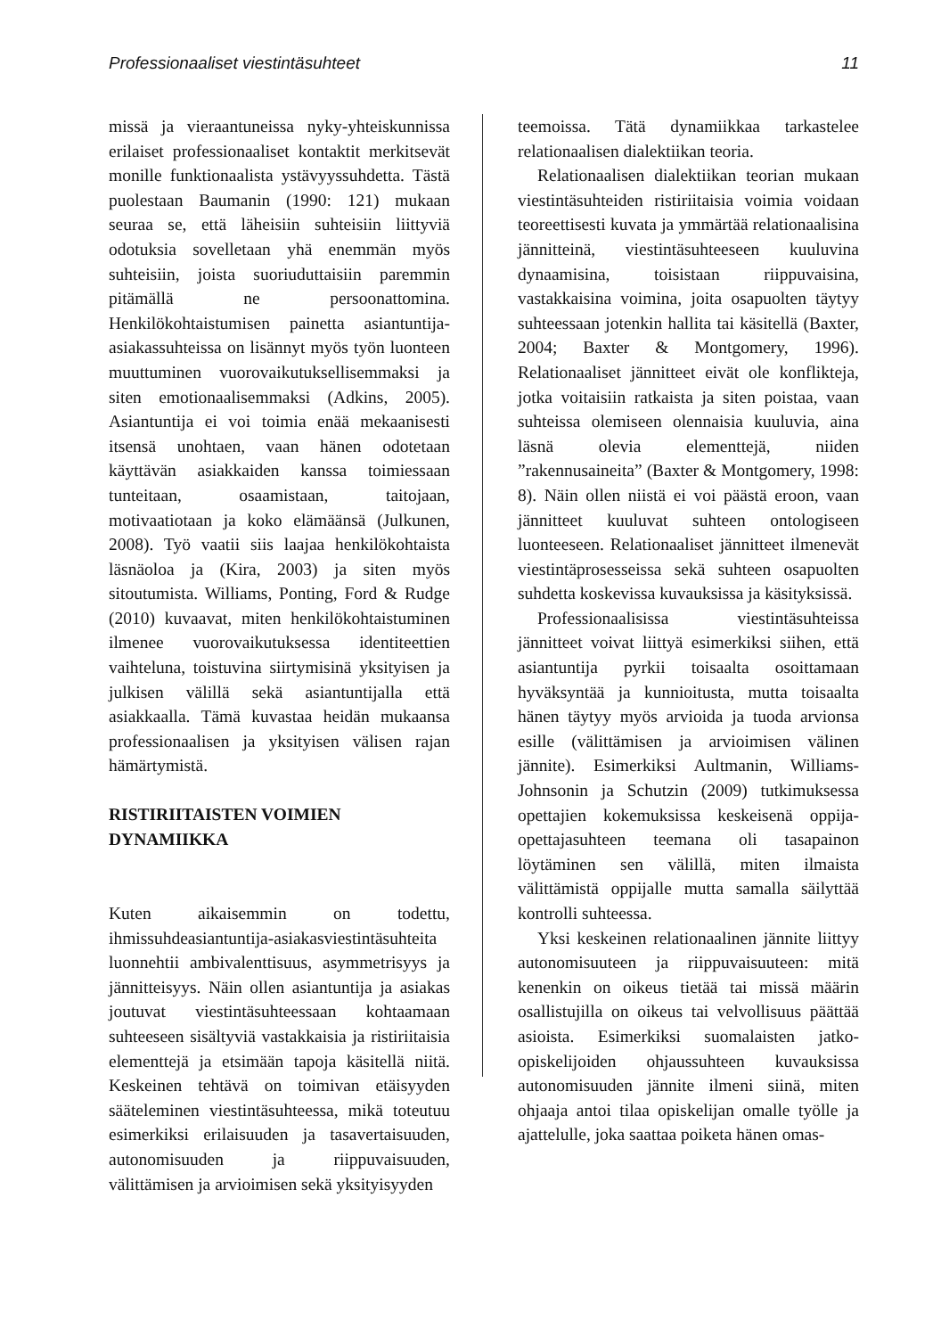Professionaaliset viestintäsuhteet 11
missä ja vieraantuneissa nyky-yhteiskunnissa erilaiset professionaaliset kontaktit merkitsevät monille funktionaalista ystävyyssuhdetta. Tästä puolestaan Baumanin (1990: 121) mukaan seuraa se, että läheisiin suhteisiin liittyviä odotuksia sovelletaan yhä enemmän myös suhteisiin, joista suoriuduttaisiin paremmin pitämällä ne persoonattomina. Henkilökohtaistumisen painetta asiantuntija-asiakassuhteissa on lisännyt myös työn luonteen muuttuminen vuorovaikutuksellisemmaksi ja siten emotionaalisemmaksi (Adkins, 2005). Asiantuntija ei voi toimia enää mekaanisesti itsensä unohtaen, vaan hänen odotetaan käyttävän asiakkaiden kanssa toimiessaan tunteitaan, osaamistaan, taitojaan, motivaatiotaan ja koko elämäänsä (Julkunen, 2008). Työ vaatii siis laajaa henkilökohtaista läsnäoloa ja (Kira, 2003) ja siten myös sitoutumista. Williams, Ponting, Ford & Rudge (2010) kuvaavat, miten henkilökohtaistuminen ilmenee vuorovaikutuksessa identiteettien vaihteluna, toistuvina siirtymisinä yksityisen ja julkisen välillä sekä asiantuntijalla että asiakkaalla. Tämä kuvastaa heidän mukaansa professionaalisen ja yksityisen välisen rajan hämärtymistä.
RISTIRIITAISTEN VOIMIEN
DYNAMIIKKA
Kuten aikaisemmin on todettu, ihmissuhdeasiantuntija-asiakasviestintäsuhteita luonnehtii ambivalenttisuus, asymmetrisyys ja jännitteisyys. Näin ollen asiantuntija ja asiakas joutuvat viestintäsuhteessaan kohtaamaan suhteeseen sisältyviä vastakkaisia ja ristiriitaisia elementtejä ja etsimään tapoja käsitellä niitä. Keskeinen tehtävä on toimivan etäisyyden sääteleminen viestintäsuhteessa, mikä toteutuu esimerkiksi erilaisuuden ja tasavertaisuuden, autonomisuuden ja riippuvaisuuden, välittämisen ja arvioimisen sekä yksityisyyden
teemoissa. Tätä dynamiikkaa tarkastelee relationaalisen dialektiikan teoria.
Relationaalisen dialektiikan teorian mukaan viestintäsuhteiden ristiriitaisia voimia voidaan teoreettisesti kuvata ja ymmärtää relationaalisina jännitteinä, viestintäsuhteeseen kuuluvina dynaamisina, toisistaan riippuvaisina, vastakkaisina voimina, joita osapuolten täytyy suhteessaan jotenkin hallita tai käsitellä (Baxter, 2004; Baxter & Montgomery, 1996). Relationaaliset jännitteet eivät ole konflikteja, jotka voitaisiin ratkaista ja siten poistaa, vaan suhteissa olemiseen olennaisia kuuluvia, aina läsnä olevia elementtejä, niiden ”rakennusaineita” (Baxter & Montgomery, 1998: 8). Näin ollen niistä ei voi päästä eroon, vaan jännitteet kuuluvat suhteen ontologiseen luonteeseen. Relationaaliset jännitteet ilmenevät viestintäprosesseissa sekä suhteen osapuolten suhdetta koskevissa kuvauksissa ja käsityksissä.
Professionaalisissa viestintäsuhteissa jännitteet voivat liittyä esimerkiksi siihen, että asiantuntija pyrkii toisaalta osoittamaan hyväksyntää ja kunnioitusta, mutta toisaalta hänen täytyy myös arvioida ja tuoda arvionsa esille (välittämisen ja arvioimisen välinen jännite). Esimerkiksi Aultmanin, Williams-Johnsonin ja Schutzin (2009) tutkimuksessa opettajien kokemuksissa keskeisenä oppija-opettajasuhteen teemana oli tasapainon löytäminen sen välillä, miten ilmaista välittämistä oppijalle mutta samalla säilyttää kontrolli suhteessa.
Yksi keskeinen relationaalinen jännite liittyy autonomisuuteen ja riippuvaisuuteen: mitä kenenkin on oikeus tietää tai missä määrin osallistujilla on oikeus tai velvollisuus päättää asioista. Esimerkiksi suomalaisten jatko-opiskelijoiden ohjaussuhteen kuvauksissa autonomisuuden jännite ilmeni siinä, miten ohjaaja antoi tilaa opiskelijan omalle työlle ja ajattelulle, joka saattaa poiketa hänen omas-